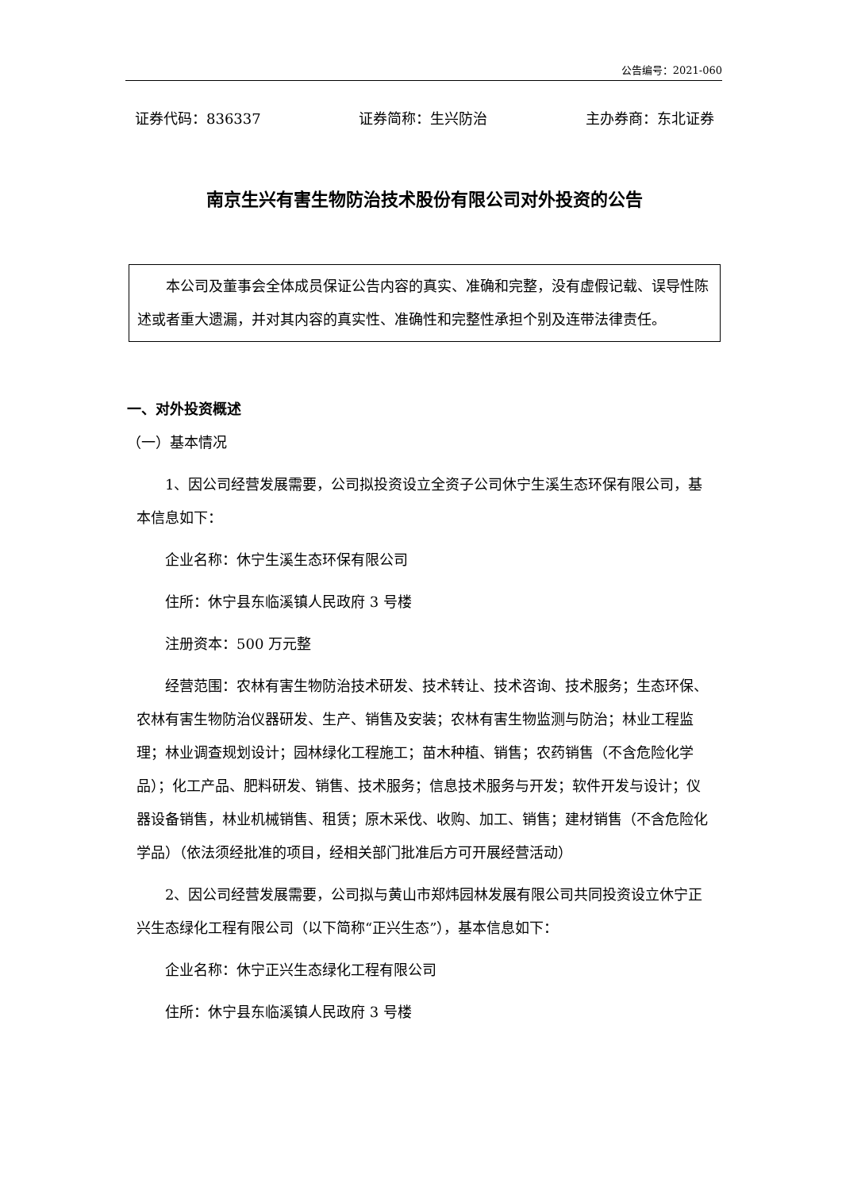公告编号：2021-060
证券代码：836337 证券简称：生兴防治 主办券商：东北证券
南京生兴有害生物防治技术股份有限公司对外投资的公告
本公司及董事会全体成员保证公告内容的真实、准确和完整，没有虚假记载、误导性陈述或者重大遗漏，并对其内容的真实性、准确性和完整性承担个别及连带法律责任。
一、对外投资概述
（一）基本情况
1、因公司经营发展需要，公司拟投资设立全资子公司休宁生溪生态环保有限公司，基本信息如下：
企业名称：休宁生溪生态环保有限公司
住所：休宁县东临溪镇人民政府 3 号楼
注册资本：500 万元整
经营范围：农林有害生物防治技术研发、技术转让、技术咨询、技术服务；生态环保、农林有害生物防治仪器研发、生产、销售及安装；农林有害生物监测与防治；林业工程监理；林业调查规划设计；园林绿化工程施工；苗木种植、销售；农药销售（不含危险化学品）；化工产品、肥料研发、销售、技术服务；信息技术服务与开发；软件开发与设计；仪器设备销售，林业机械销售、租赁；原木采伐、收购、加工、销售；建材销售（不含危险化学品）（依法须经批准的项目，经相关部门批准后方可开展经营活动）
2、因公司经营发展需要，公司拟与黄山市郑炜园林发展有限公司共同投资设立休宁正兴生态绿化工程有限公司（以下简称“正兴生态”），基本信息如下：
企业名称：休宁正兴生态绿化工程有限公司
住所：休宁县东临溪镇人民政府 3 号楼